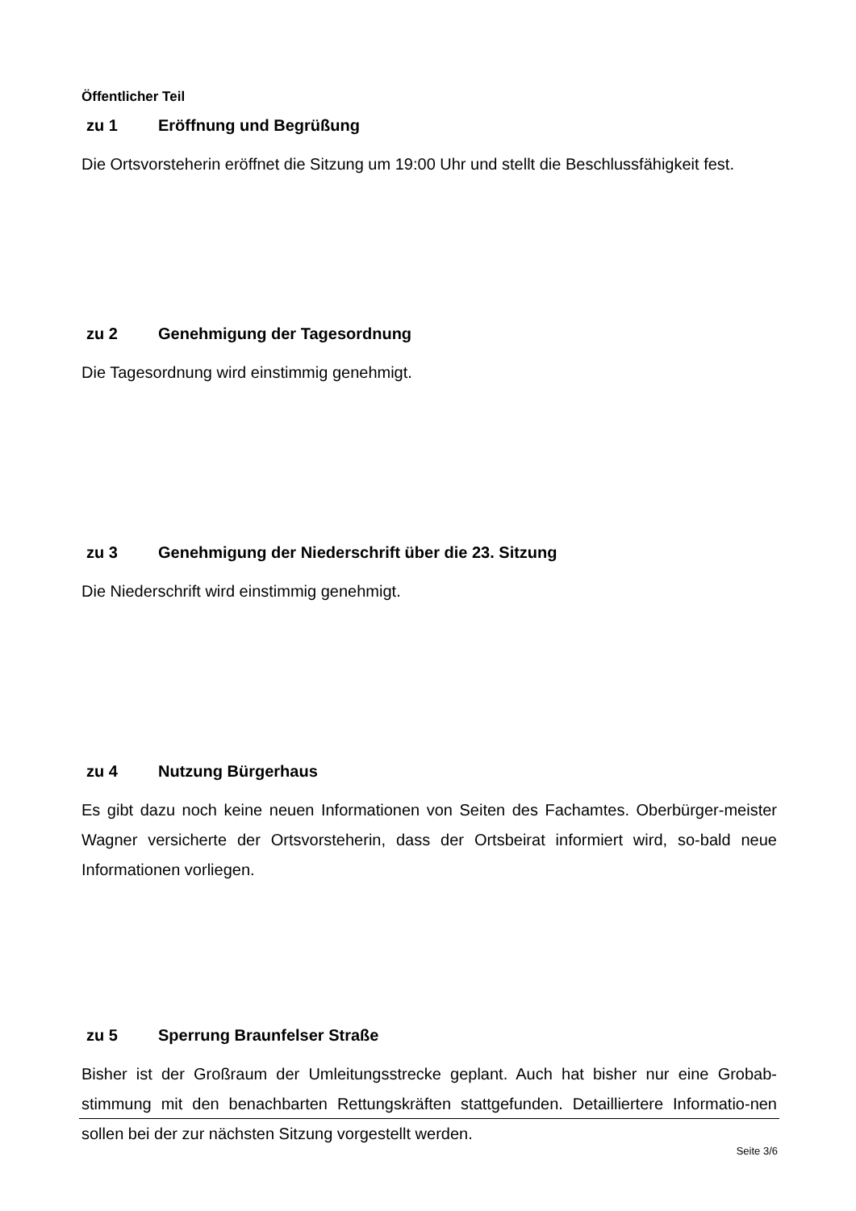Öffentlicher Teil
zu 1 Eröffnung und Begrüßung
Die Ortsvorsteherin eröffnet die Sitzung um 19:00 Uhr und stellt die Beschlussfähigkeit fest.
zu 2 Genehmigung der Tagesordnung
Die Tagesordnung wird einstimmig genehmigt.
zu 3 Genehmigung der Niederschrift über die 23. Sitzung
Die Niederschrift wird einstimmig genehmigt.
zu 4 Nutzung Bürgerhaus
Es gibt dazu noch keine neuen Informationen von Seiten des Fachamtes. Oberbürger-meister Wagner versicherte der Ortsvorsteherin, dass der Ortsbeirat informiert wird, so-bald neue Informationen vorliegen.
zu 5 Sperrung Braunfelser Straße
Bisher ist der Großraum der Umleitungsstrecke geplant. Auch hat bisher nur eine Grobab-stimmung mit den benachbarten Rettungskräften stattgefunden. Detailliertere Informatio-nen sollen bei der zur nächsten Sitzung vorgestellt werden.
Seite 3/6